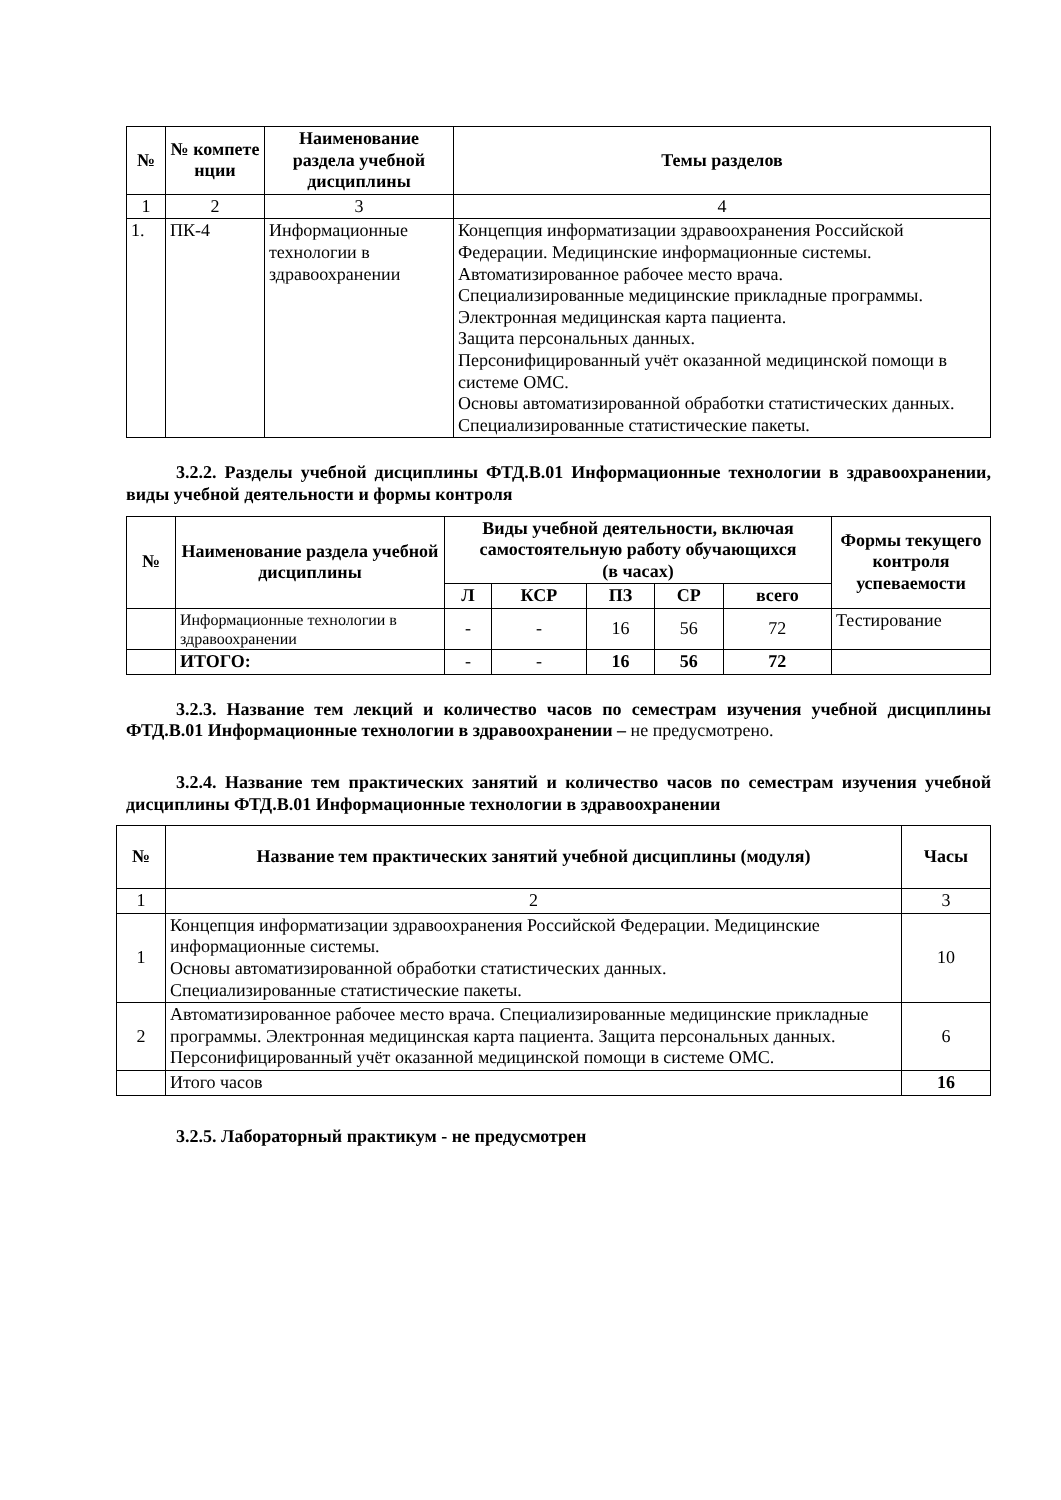| № | № компете нции | Наименование раздела учебной дисциплины | Темы разделов |
| --- | --- | --- | --- |
| 1 | 2 | 3 | 4 |
| 1. | ПК-4 | Информационные технологии в здравоохранении | Концепция информатизации здравоохранения Российской Федерации. Медицинские информационные системы. Автоматизированное рабочее место врача. Специализированные медицинские прикладные программы. Электронная медицинская карта пациента. Защита персональных данных. Персонифицированный учёт оказанной медицинской помощи в системе ОМС. Основы автоматизированной обработки статистических данных. Специализированные статистические пакеты. |
3.2.2. Разделы учебной дисциплины ФТД.В.01 Информационные технологии в здравоохранении, виды учебной деятельности и формы контроля
| № | Наименование раздела учебной дисциплины | Виды учебной деятельности, включая самостоятельную работу обучающихся (в часах) | | | | | Формы текущего контроля успеваемости |
| --- | --- | --- | --- | --- | --- | --- | --- |
| | | Л | КСР | ПЗ | СР | всего | |
| | Информационные технологии в здравоохранении | - | - | 16 | 56 | 72 | Тестирование |
| | ИТОГО: | - | - | 16 | 56 | 72 | |
3.2.3. Название тем лекций и количество часов по семестрам изучения учебной дисциплины ФТД.В.01 Информационные технологии в здравоохранении – не предусмотрено.
3.2.4. Название тем практических занятий и количество часов по семестрам изучения учебной дисциплины ФТД.В.01 Информационные технологии в здравоохранении
| № | Название тем практических занятий учебной дисциплины (модуля) | Часы |
| --- | --- | --- |
| 1 | 2 | 3 |
| 1 | Концепция информатизации здравоохранения Российской Федерации. Медицинские информационные системы. Основы автоматизированной обработки статистических данных. Специализированные статистические пакеты. | 10 |
| 2 | Автоматизированное рабочее место врача. Специализированные медицинские прикладные программы. Электронная медицинская карта пациента. Защита персональных данных. Персонифицированный учёт оказанной медицинской помощи в системе ОМС. | 6 |
| | Итого часов | 16 |
3.2.5. Лабораторный практикум - не предусмотрен